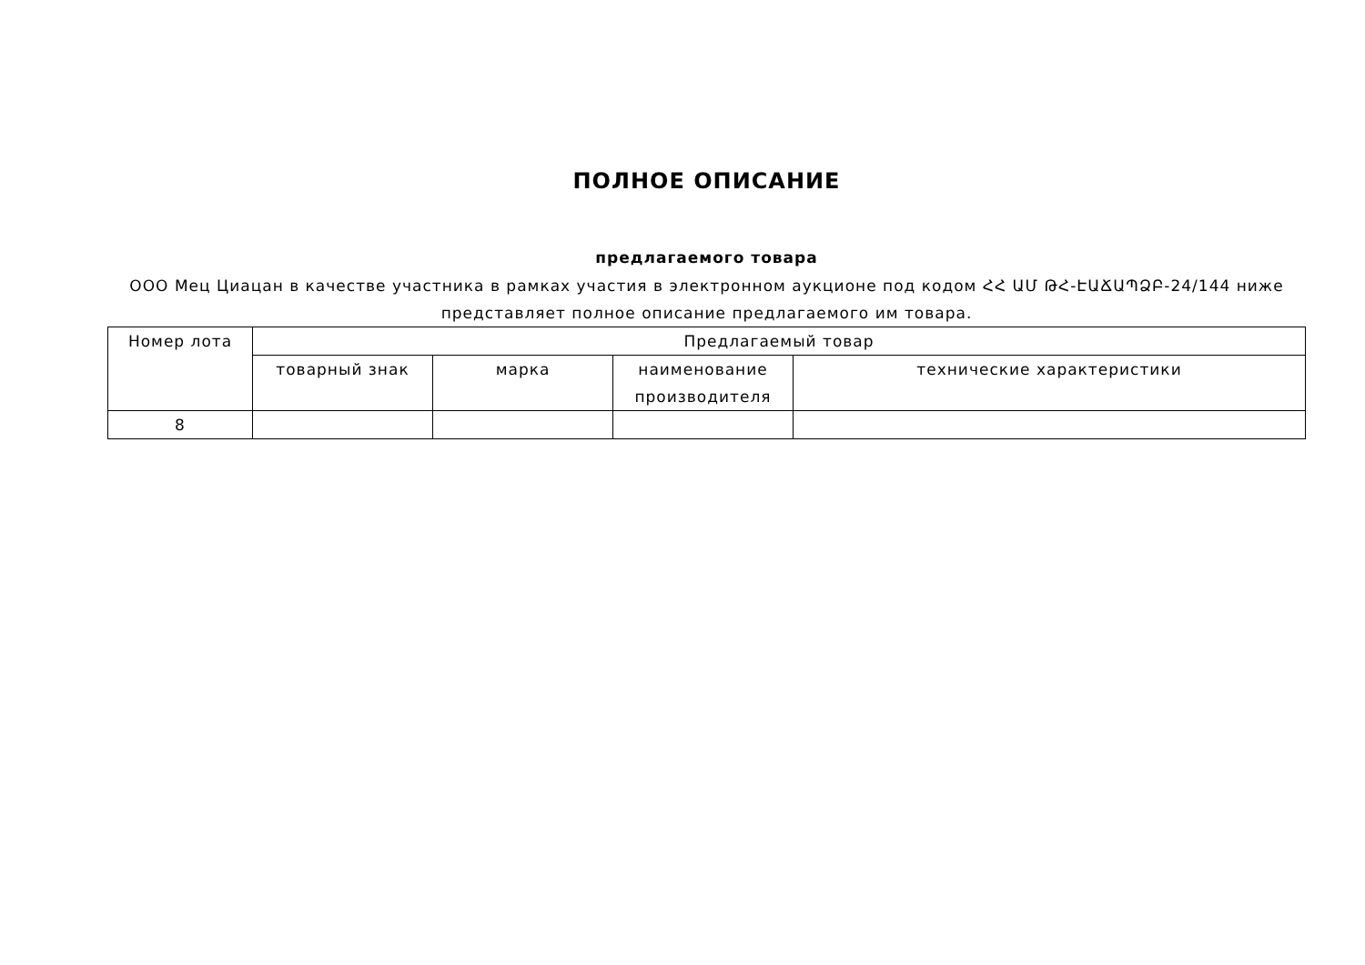ПОЛНОЕ ОПИСАНИЕ
предлагаемого товара
ООО Мец Циацан в качестве участника в рамках участия в электронном аукционе под кодом ՀՀ ԱՄ ԹՀ-ԷԱՃԱՊՁԲ-24/144 ниже представляет полное описание предлагаемого им товара.
| Номер лота | Предлагаемый товар | | | |
| --- | --- | --- | --- | --- |
| | товарный знак | марка | наименование производителя | технические характеристики |
| 8 | | | | |